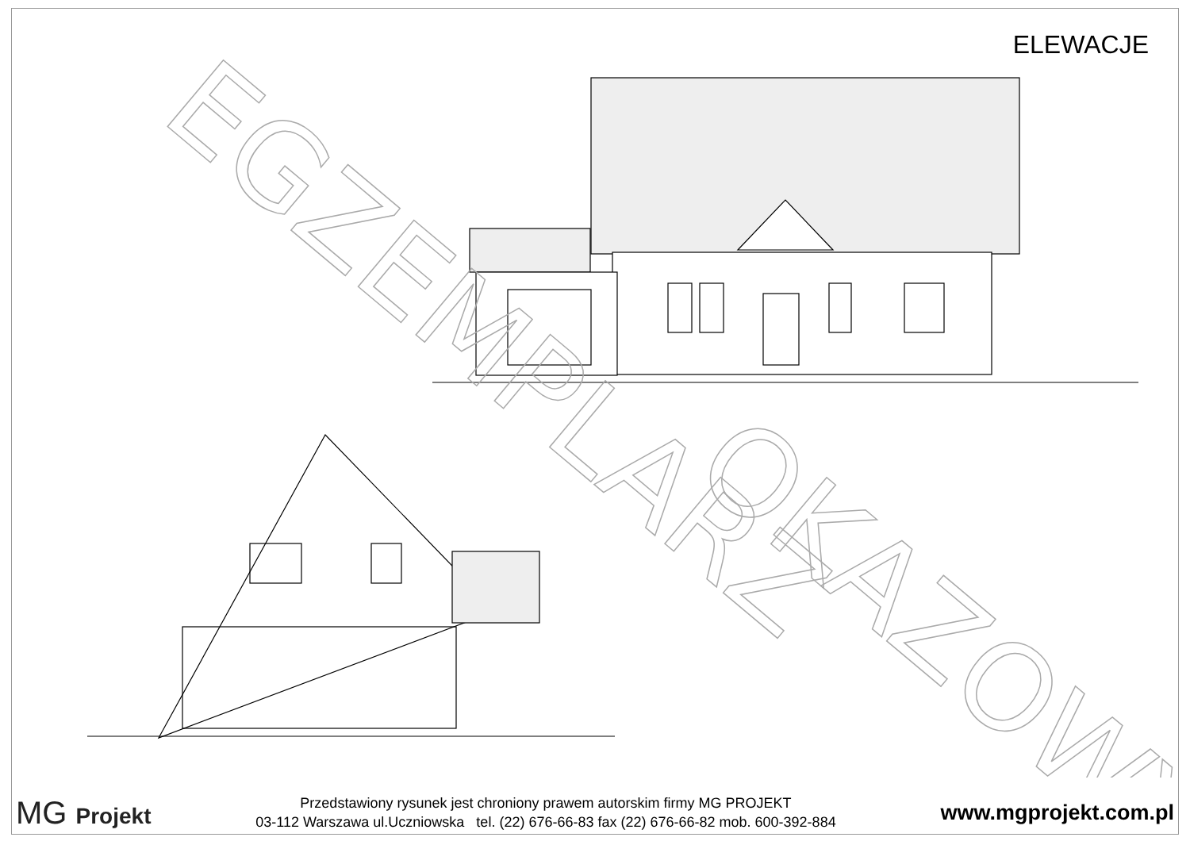ELEWACJE
EGZEMPLARZ
OKAZOWY
MG Projekt
Przedstawiony rysunek jest chroniony prawem autorskim firmy MG PROJEKT
03-112 Warszawa ul.Uczniowska tel. (22) 676-66-83 fax (22) 676-66-82 mob. 600-392-884
www.mgprojekt.com.pl